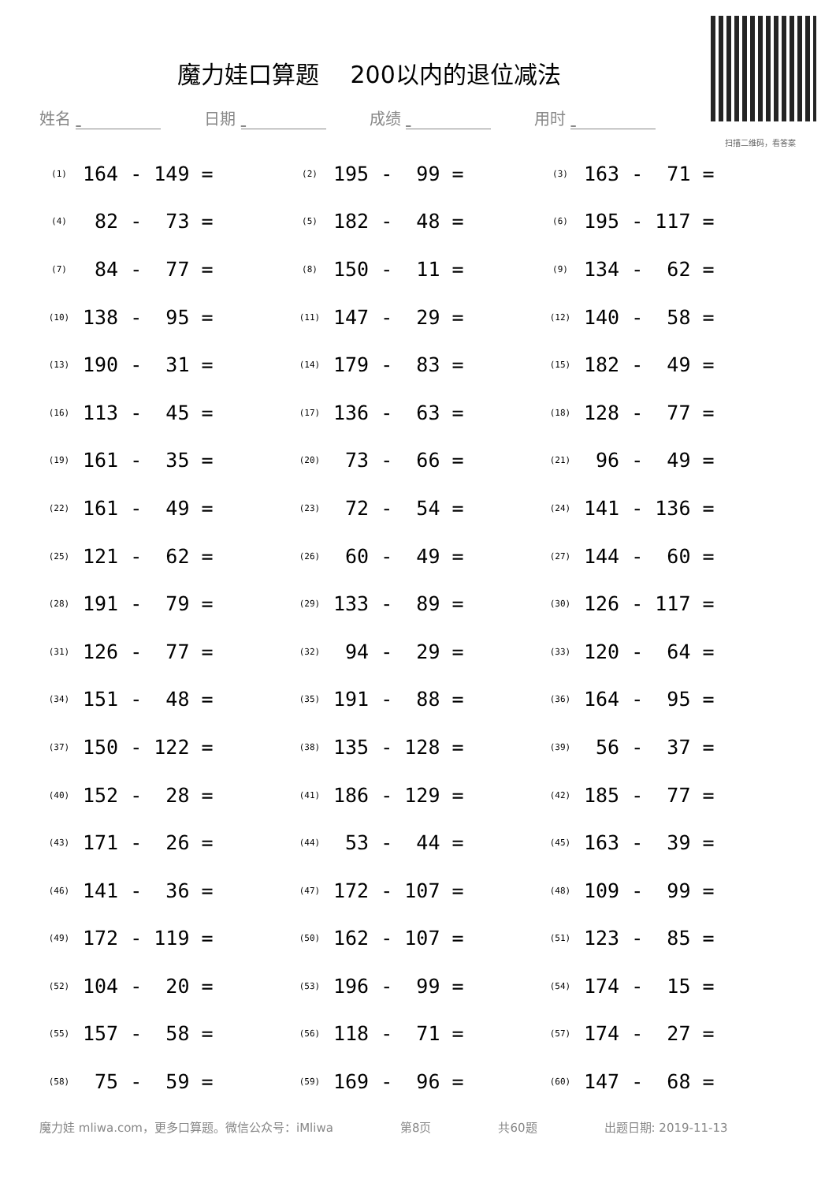魔力娃口算题　 200以内的退位减法
扫描二维码，看答案
姓名 日期 成绩 用时
| (1) | 164 - 149 = | (2) | 195 - 99 = | (3) | 163 - 71 = |
| (4) | 82 - 73 = | (5) | 182 - 48 = | (6) | 195 - 117 = |
| (7) | 84 - 77 = | (8) | 150 - 11 = | (9) | 134 - 62 = |
| (10) | 138 - 95 = | (11) | 147 - 29 = | (12) | 140 - 58 = |
| (13) | 190 - 31 = | (14) | 179 - 83 = | (15) | 182 - 49 = |
| (16) | 113 - 45 = | (17) | 136 - 63 = | (18) | 128 - 77 = |
| (19) | 161 - 35 = | (20) | 73 - 66 = | (21) | 96 - 49 = |
| (22) | 161 - 49 = | (23) | 72 - 54 = | (24) | 141 - 136 = |
| (25) | 121 - 62 = | (26) | 60 - 49 = | (27) | 144 - 60 = |
| (28) | 191 - 79 = | (29) | 133 - 89 = | (30) | 126 - 117 = |
| (31) | 126 - 77 = | (32) | 94 - 29 = | (33) | 120 - 64 = |
| (34) | 151 - 48 = | (35) | 191 - 88 = | (36) | 164 - 95 = |
| (37) | 150 - 122 = | (38) | 135 - 128 = | (39) | 56 - 37 = |
| (40) | 152 - 28 = | (41) | 186 - 129 = | (42) | 185 - 77 = |
| (43) | 171 - 26 = | (44) | 53 - 44 = | (45) | 163 - 39 = |
| (46) | 141 - 36 = | (47) | 172 - 107 = | (48) | 109 - 99 = |
| (49) | 172 - 119 = | (50) | 162 - 107 = | (51) | 123 - 85 = |
| (52) | 104 - 20 = | (53) | 196 - 99 = | (54) | 174 - 15 = |
| (55) | 157 - 58 = | (56) | 118 - 71 = | (57) | 174 - 27 = |
| (58) | 75 - 59 = | (59) | 169 - 96 = | (60) | 147 - 68 = |
魔力娃 mliwa.com，更多口算题。微信公众号：iMliwa 第8页 共60题 出题日期: 2019-11-13